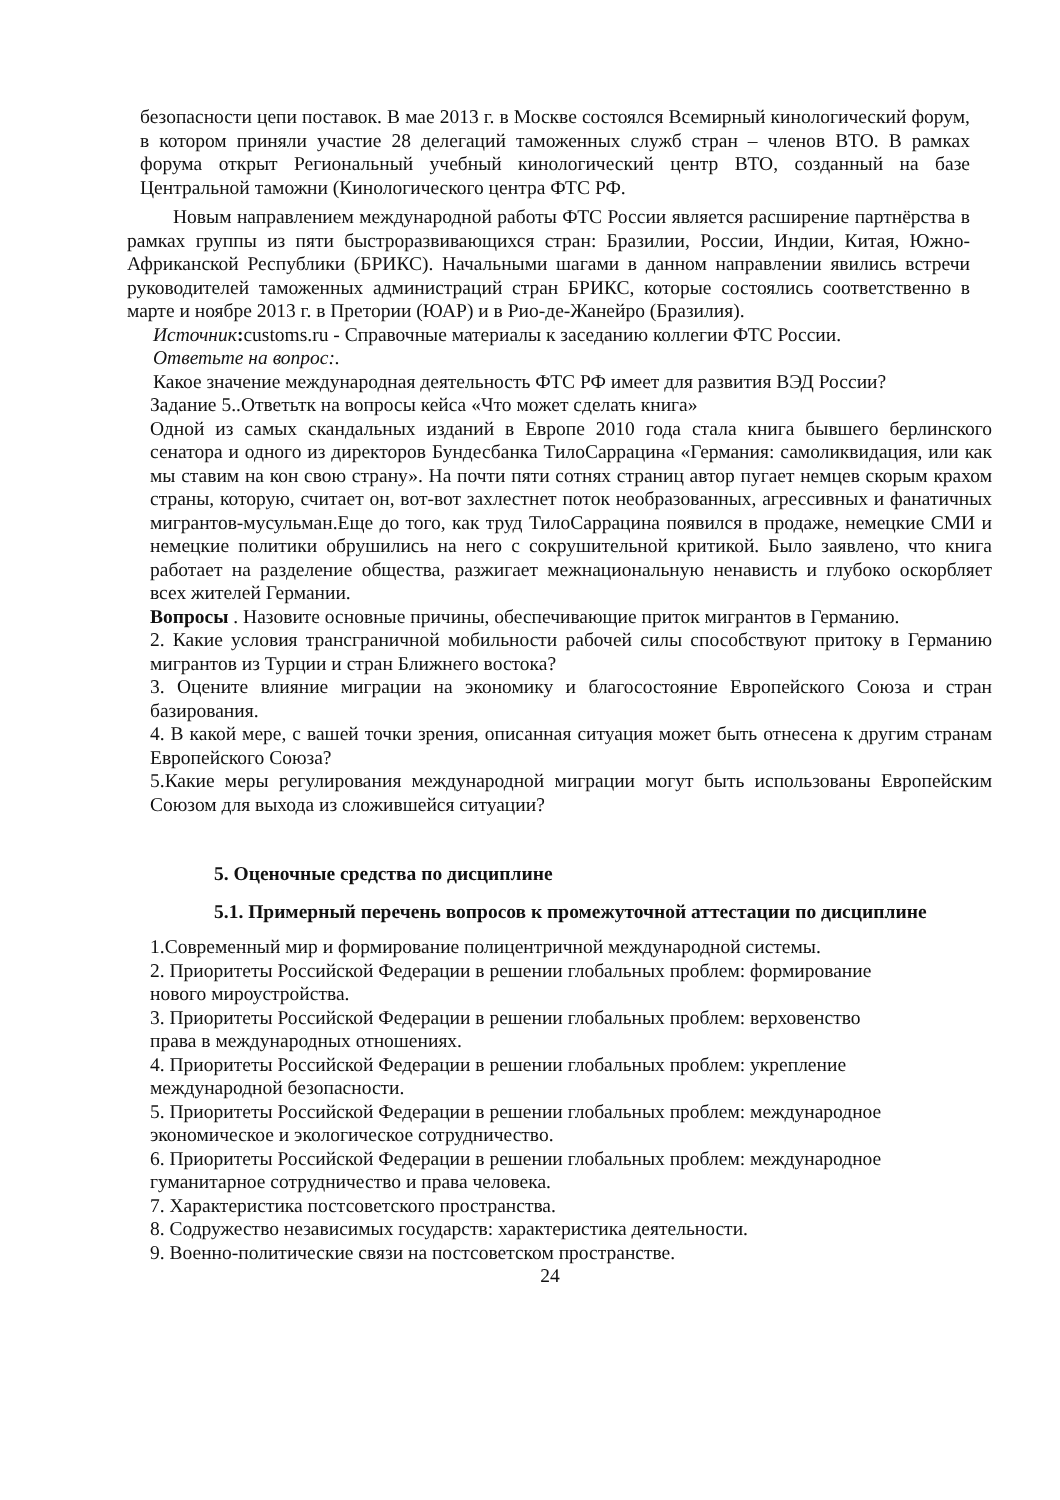безопасности цепи поставок. В мае 2013 г. в Москве состоялся Всемирный кинологический форум, в котором приняли участие 28 делегаций таможенных служб стран – членов ВТО. В рамках форума открыт Региональный учебный кинологический центр ВТО, созданный на базе Центральной таможни (Кинологического центра ФТС РФ.
Новым направлением международной работы ФТС России является расширение партнёрства в рамках группы из пяти быстроразвивающихся стран: Бразилии, России, Индии, Китая, Южно-Африканской Республики (БРИКС). Начальными шагами в данном направлении явились встречи руководителей таможенных администраций стран БРИКС, которые состоялись соответственно в марте и ноябре 2013 г. в Претории (ЮАР) и в Рио-де-Жанейро (Бразилия).
Источник: customs.ru - Справочные материалы к заседанию коллегии ФТС России.
Ответьте на вопрос:.
Какое значение международная деятельность ФТС РФ имеет для развития ВЭД России?
Задание 5..Ответьтк на вопросы кейса «Что может сделать книга»
Одной из самых скандальных изданий в Европе 2010 года стала книга бывшего берлинского сенатора и одного из директоров Бундесбанка ТилоСаррацина «Германия: самоликвидация, или как мы ставим на кон свою страну». На почти пяти сотнях страниц автор пугает немцев скорым крахом страны, которую, считает он, вот-вот захлестнет поток необразованных, агрессивных и фанатичных мигрантов-мусульман.Еще до того, как труд ТилоСаррацина появился в продаже, немецкие СМИ и немецкие политики обрушились на него с сокрушительной критикой. Было заявлено, что книга работает на разделение общества, разжигает межнациональную ненависть и глубоко оскорбляет всех жителей Германии.
Вопросы . Назовите основные причины, обеспечивающие приток мигрантов в Германию.
2. Какие условия трансграничной мобильности рабочей силы способствуют притоку в Германию мигрантов из Турции и стран Ближнего востока?
3. Оцените влияние миграции на экономику и благосостояние Европейского Союза и стран базирования.
4. В какой мере, с вашей точки зрения, описанная ситуация может быть отнесена к другим странам Европейского Союза?
5.Какие меры регулирования международной миграции могут быть использованы Европейским Союзом для выхода из сложившейся ситуации?
5. Оценочные средства по дисциплине
5.1. Примерный перечень вопросов к промежуточной аттестации по дисциплине
1.Современный мир и формирование полицентричной международной системы.
2. Приоритеты Российской Федерации в решении глобальных проблем: формирование
нового мироустройства.
3. Приоритеты Российской Федерации в решении глобальных проблем: верховенство
права в международных отношениях.
4. Приоритеты Российской Федерации в решении глобальных проблем: укрепление
международной безопасности.
5. Приоритеты Российской Федерации в решении глобальных проблем: международное
экономическое и экологическое сотрудничество.
6. Приоритеты Российской Федерации в решении глобальных проблем: международное
гуманитарное сотрудничество и права человека.
7. Характеристика постсоветского пространства.
8. Содружество независимых государств: характеристика деятельности.
9. Военно-политические связи на постсоветском пространстве.
24